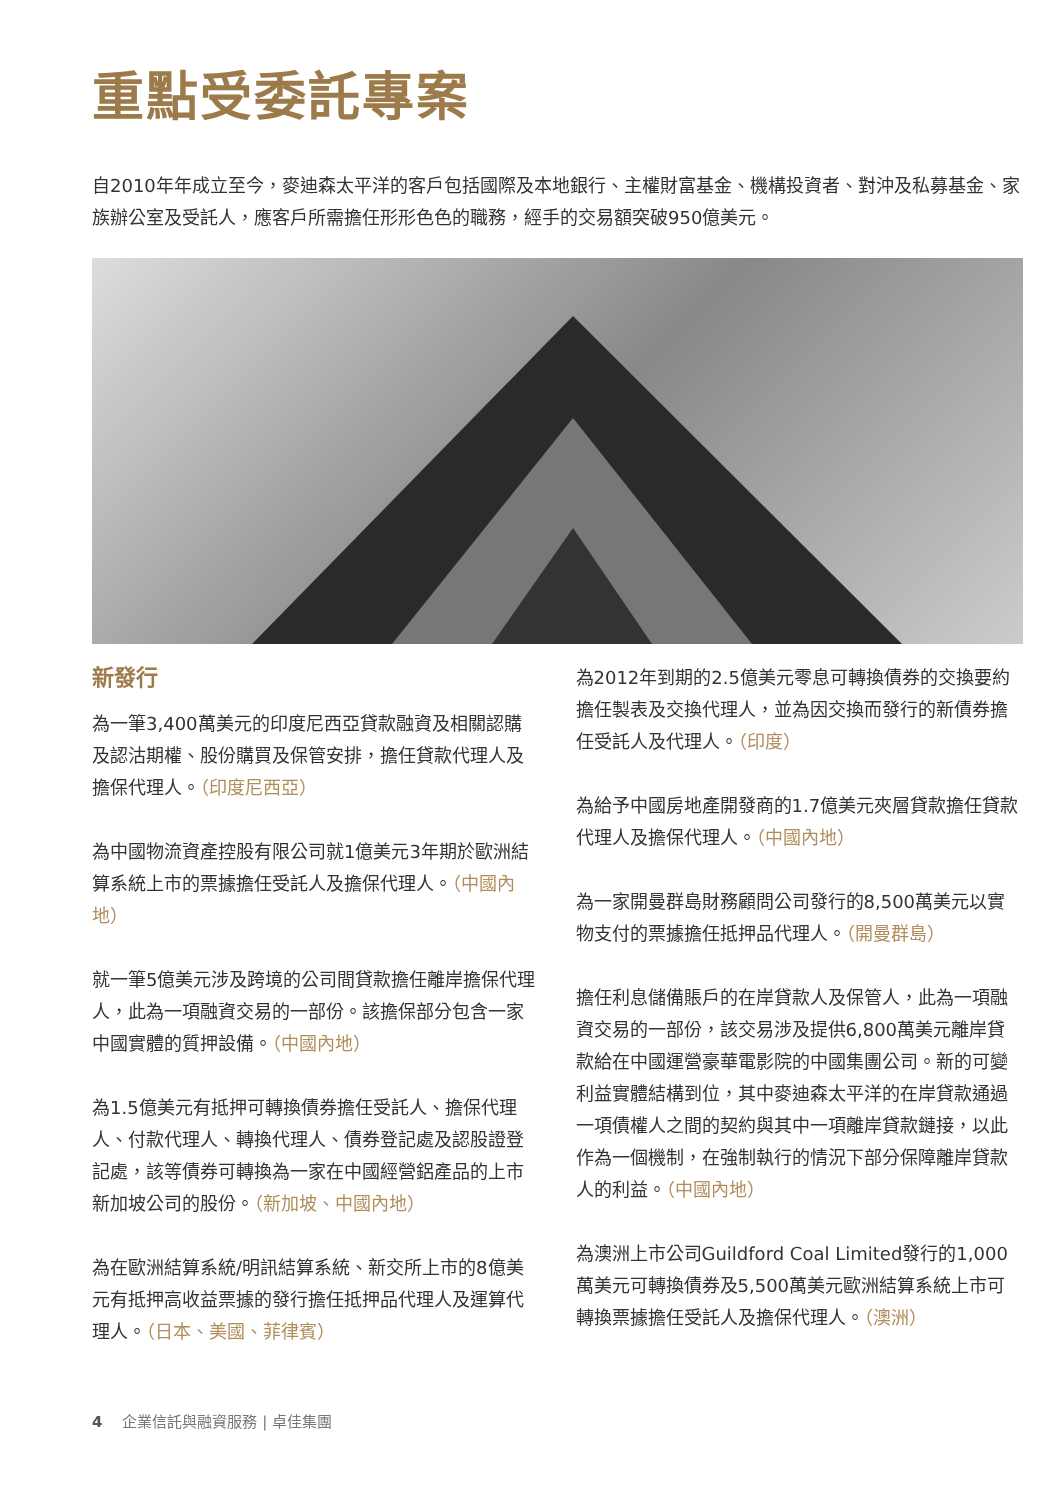重點受委託專案
自2010年年成立至今，麥迪森太平洋的客戶包括國際及本地銀行、主權財富基金、機構投資者、對沖及私募基金、家族辦公室及受託人，應客戶所需擔任形形色色的職務，經手的交易額突破950億美元。
新發行
為一筆3,400萬美元的印度尼西亞貸款融資及相關認購及認沽期權、股份購買及保管安排，擔任貸款代理人及擔保代理人。（印度尼西亞）
為中國物流資產控股有限公司就1億美元3年期於歐洲結算系統上市的票據擔任受託人及擔保代理人。（中國內地）
就一筆5億美元涉及跨境的公司間貸款擔任離岸擔保代理人，此為一項融資交易的一部份。該擔保部分包含一家中國實體的質押設備。（中國內地）
為1.5億美元有抵押可轉換債券擔任受託人、擔保代理人、付款代理人、轉換代理人、債券登記處及認股證登記處，該等債券可轉換為一家在中國經營鋁產品的上市新加坡公司的股份。（新加坡、中國內地）
為在歐洲結算系統/明訊結算系統、新交所上市的8億美元有抵押高收益票據的發行擔任抵押品代理人及運算代理人。（日本、美國、菲律賓）
為2012年到期的2.5億美元零息可轉換債券的交換要約擔任製表及交換代理人，並為因交換而發行的新債券擔任受託人及代理人。（印度）
為給予中國房地產開發商的1.7億美元夾層貸款擔任貸款代理人及擔保代理人。（中國內地）
為一家開曼群島財務顧問公司發行的8,500萬美元以實物支付的票據擔任抵押品代理人。（開曼群島）
擔任利息儲備賬戶的在岸貸款人及保管人，此為一項融資交易的一部份，該交易涉及提供6,800萬美元離岸貸款給在中國運營豪華電影院的中國集團公司。新的可變利益實體結構到位，其中麥迪森太平洋的在岸貸款通過一項債權人之間的契約與其中一項離岸貸款鏈接，以此作為一個機制，在強制執行的情況下部分保障離岸貸款人的利益。（中國內地）
為澳洲上市公司Guildford Coal Limited發行的1,000萬美元可轉換債券及5,500萬美元歐洲結算系統上市可轉換票據擔任受託人及擔保代理人。（澳洲）
4 企業信託與融資服務 | 卓佳集團